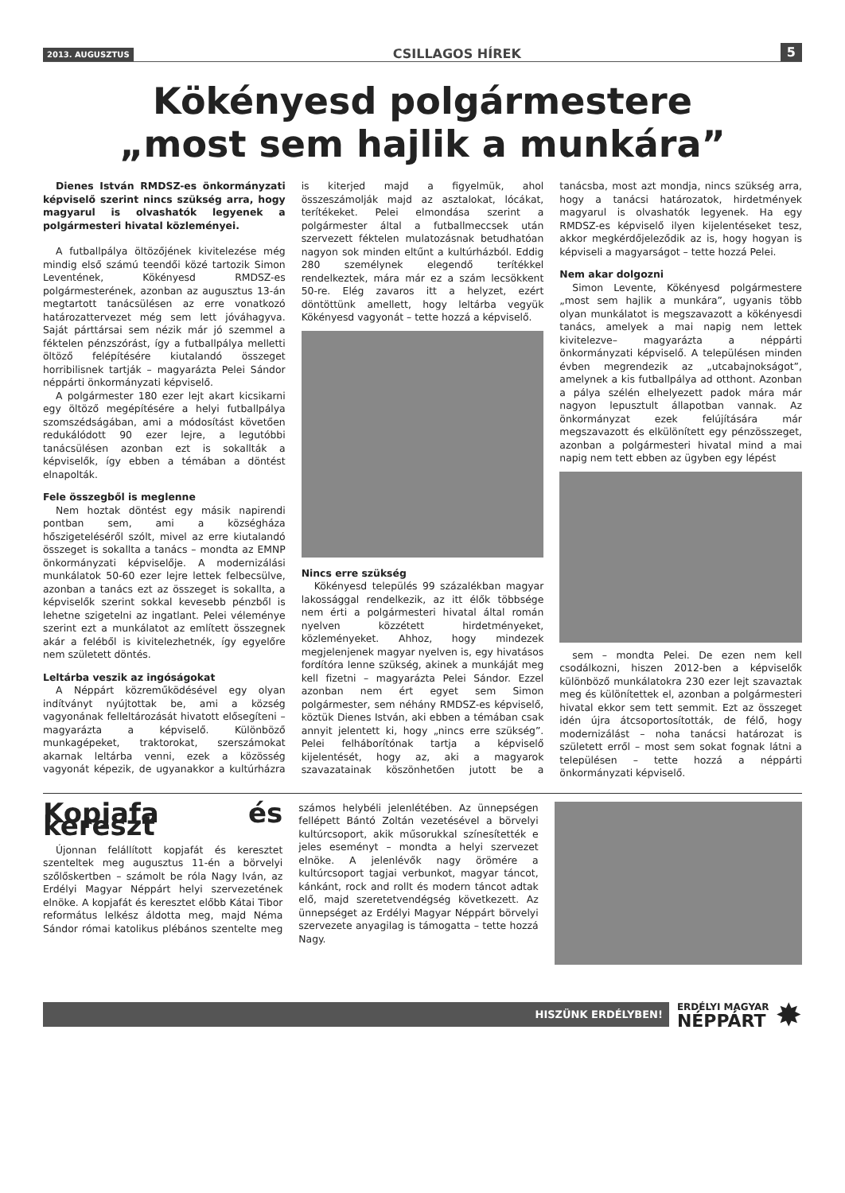2013. AUGUSZTUS CSILLAGOS HÍREK 5
Kökényesd polgármestere
„most sem hajlik a munkára”
Dienes István RMDSZ-es önkormányzati képviselő szerint nincs szükség arra, hogy magyarul is olvashatók legyenek a polgármesteri hivatal közleményei.
A futballpálya öltözőjének kivitelezése még mindig első számú teendői közé tartozik Simon Leventének, Kökényesd RMDSZ-es polgármesterének, azonban az augusztus 13-án megtartott tanácsülésen az erre vonatkozó határozattervezet még sem lett jóváhagyva. Saját párttársai sem nézik már jó szemmel a féktelen pénzszórást, így a futballpálya melletti öltöző felépítésére kiutalandó összeget horribilisnek tartják – magyarázta Pelei Sándor néppárti önkormányzati képviselő.
A polgármester 180 ezer lejt akart kicsikarni egy öltöző megépítésére a helyi futballpálya szomszédságában, ami a módosítást követően redukálódott 90 ezer lejre, a legutóbbi tanácsülésen azonban ezt is sokallták a képviselők, így ebben a témában a döntést elnapolták.
Fele összegből is meglenne
Nem hoztak döntést egy másik napirendi pontban sem, ami a községháza hőszigeteléséről szólt, mivel az erre kiutalandó összeget is sokallta a tanács – mondta az EMNP önkormányzati képviselője. A modernizálási munkálatok 50-60 ezer lejre lettek felbecsülve, azonban a tanács ezt az összeget is sokallta, a képviselők szerint sokkal kevesebb pénzből is lehetne szigetelni az ingatlant. Pelei véleménye szerint ezt a munkálatot az említett összegnek akár a feléből is kivitelezhetnék, így egyelőre nem született döntés.
Leltárba veszik az ingóságokat
A Néppárt közreműködésével egy olyan indítványt nyújtottak be, ami a község vagyonának felleltározását hivatott elősegíteni – magyarázta a képviselő. Különböző munkagépeket, traktorokat, szerszámokat akarnak leltárba venni, ezek a közösség vagyonát képezik, de ugyanakkor a kultúrházra is kiterjed majd a figyelmük, ahol összeszámolják majd az asztalokat, lócákat, terítékeket. Pelei elmondása szerint a polgármester által a futballmeccsek után szervezett féktelen mulatozásnak betudhatóan nagyon sok minden eltűnt a kultúrházból. Eddig 280 személynek elegendő terítékkel rendelkeztek, mára már ez a szám lecsökkent 50-re. Elég zavaros itt a helyzet, ezért döntöttünk amellett, hogy leltárba vegyük Kökényesd vagyonát – tette hozzá a képviselő.
Nincs erre szükség
Kökényesd település 99 százalékban magyar lakossággal rendelkezik, az itt élők többsége nem érti a polgármesteri hivatal által román nyelven közzétett hirdetményeket, közleményeket. Ahhoz, hogy mindezek megjelenjenek magyar nyelven is, egy hivatásos fordítóra lenne szükség, akinek a munkáját meg kell fizetni – magyarázta Pelei Sándor. Ezzel azonban nem ért egyet sem Simon polgármester, sem néhány RMDSZ-es képviselő, köztük Dienes István, aki ebben a témában csak annyit jelentett ki, hogy „nincs erre szükség”. Pelei felháborítónak tartja a képviselő kijelentését, hogy az, aki a magyarok szavazatainak köszönhetően jutott be a tanácsba, most azt mondja, nincs szükség arra, hogy a tanácsi határozatok, hirdetmények magyarul is olvashatók legyenek. Ha egy RMDSZ-es képviselő ilyen kijelentéseket tesz, akkor megkérdőjeleződik az is, hogy hogyan is képviseli a magyarságot – tette hozzá Pelei.
Nem akar dolgozni
Simon Levente, Kökényesd polgármestere „most sem hajlik a munkára”, ugyanis több olyan munkálatot is megszavazott a kökényesdi tanács, amelyek a mai napig nem lettek kivitelezve– magyarázta a néppárti önkormányzati képviselő. A településen minden évben megrendezik az „utcabajnokságot”, amelynek a kis futballpálya ad otthont. Azonban a pálya szélén elhelyezett padok mára már nagyon lepusztult állapotban vannak. Az önkormányzat ezek felújítására már megszavazott és elkülönített egy pénzösszeget, azonban a polgármesteri hivatal mind a mai napig nem tett ebben az ügyben egy lépést
sem – mondta Pelei. De ezen nem kell csodálkozni, hiszen 2012-ben a képviselők különböző munkálatokra 230 ezer lejt szavaztak meg és különítettek el, azonban a polgármesteri hivatal ekkor sem tett semmit. Ezt az összeget idén újra átcsoportosították, de félő, hogy modernizálást – noha tanácsi határozat is született erről – most sem sokat fognak látni a településen – tette hozzá a néppárti önkormányzati képviselő.
Kopjafa és kereszt
Újonnan felállított kopjafát és keresztet szenteltek meg augusztus 11-én a börvelyi szőlőskertben – számolt be róla Nagy Iván, az Erdélyi Magyar Néppárt helyi szervezetének elnöke. A kopjafát és keresztet előbb Kátai Tibor református lelkész áldotta meg, majd Néma Sándor római katolikus plébános szentelte meg számos helybéli jelenlétében. Az ünnepségen fellépett Bántó Zoltán vezetésével a börvelyi kultúrcsoport, akik műsorukkal színesítették e jeles eseményt – mondta a helyi szervezet elnöke. A jelenlévők nagy örömére a kultúrcsoport tagjai verbunkot, magyar táncot, kánkánt, rock and rollt és modern táncot adtak elő, majd szeretetvendégség következett. Az ünnepséget az Erdélyi Magyar Néppárt börvelyi szervezete anyagilag is támogatta – tette hozzá Nagy.
HISZÜNK ERDÉLYBEN!
ERDÉLYI MAGYAR
NÉPPÁRT
✸